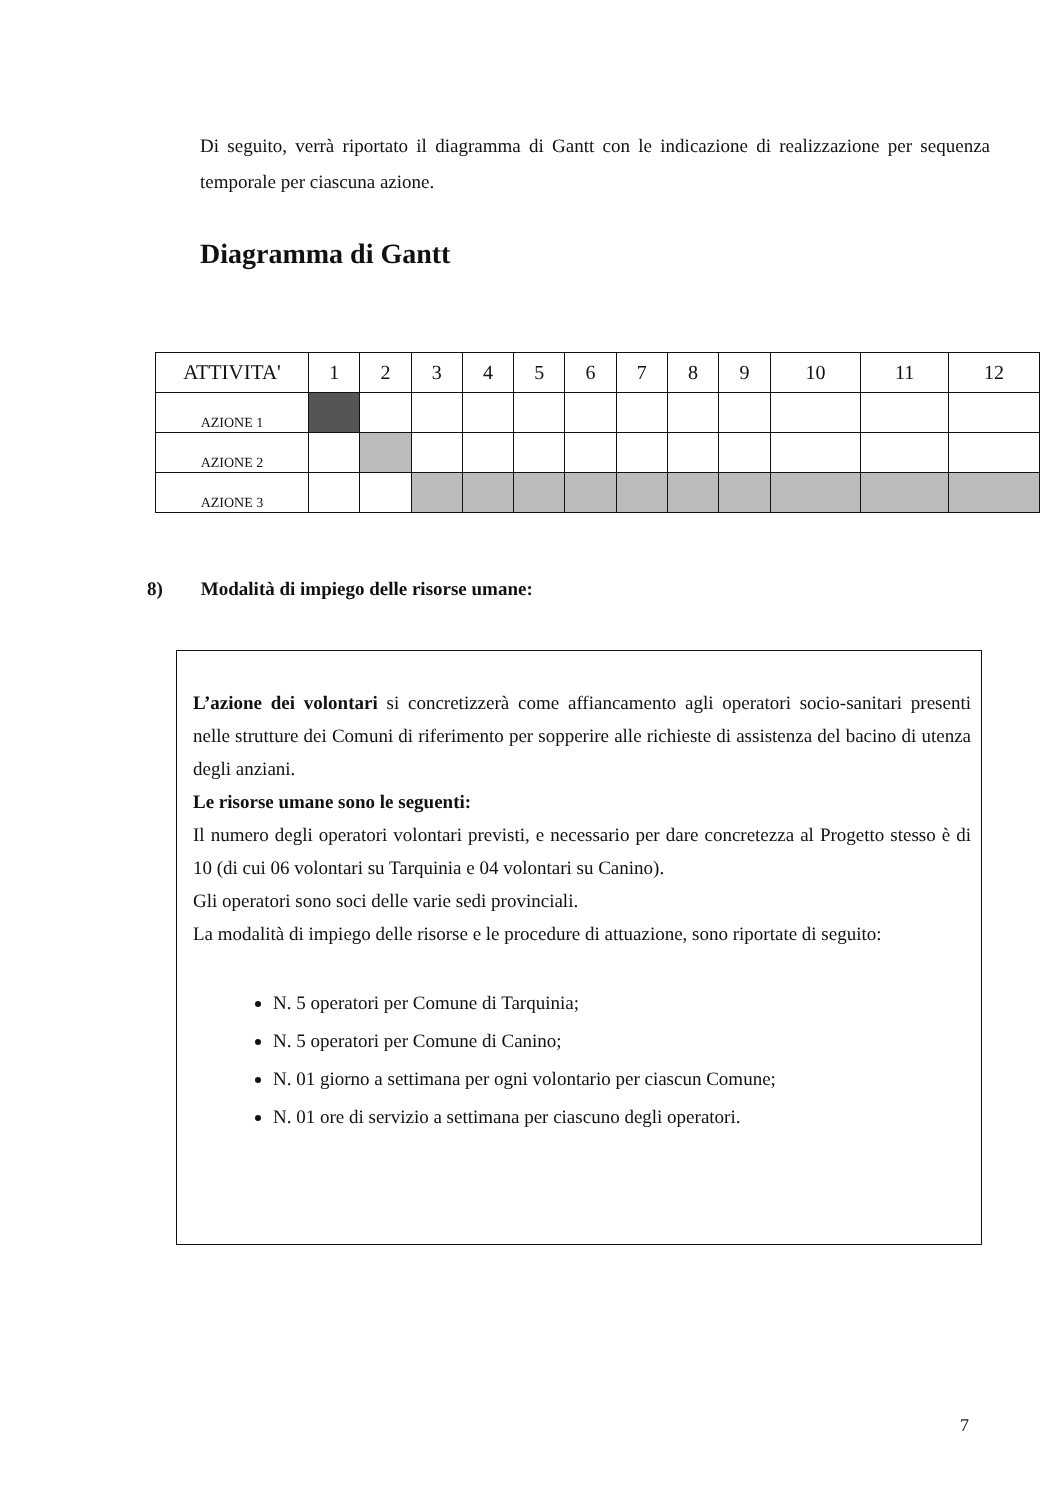Di seguito, verrà riportato il diagramma di Gantt con le indicazione di realizzazione per sequenza temporale per ciascuna azione.
Diagramma di Gantt
| ATTIVITA' | 1 | 2 | 3 | 4 | 5 | 6 | 7 | 8 | 9 | 10 | 11 | 12 |
| --- | --- | --- | --- | --- | --- | --- | --- | --- | --- | --- | --- | --- |
| AZIONE 1 | | | | | | | | | | | | |
| AZIONE 2 | | | | | | | | | | | | |
| AZIONE 3 | | | | | | | | | | | | |
8) Modalità di impiego delle risorse umane:
L’azione dei volontari si concretizzerà come affiancamento agli operatori socio-sanitari presenti nelle strutture dei Comuni di riferimento per sopperire alle richieste di assistenza del bacino di utenza degli anziani.
Le risorse umane sono le seguenti:
Il numero degli operatori volontari previsti, e necessario per dare concretezza al Progetto stesso è di 10 (di cui 06 volontari su Tarquinia e 04 volontari su Canino).
Gli operatori sono soci delle varie sedi provinciali.
La modalità di impiego delle risorse e le procedure di attuazione, sono riportate di seguito:
N. 5 operatori per Comune di Tarquinia;
N. 5 operatori per Comune di Canino;
N. 01 giorno a settimana per ogni volontario per ciascun Comune;
N. 01 ore di servizio a settimana per ciascuno degli operatori.
7